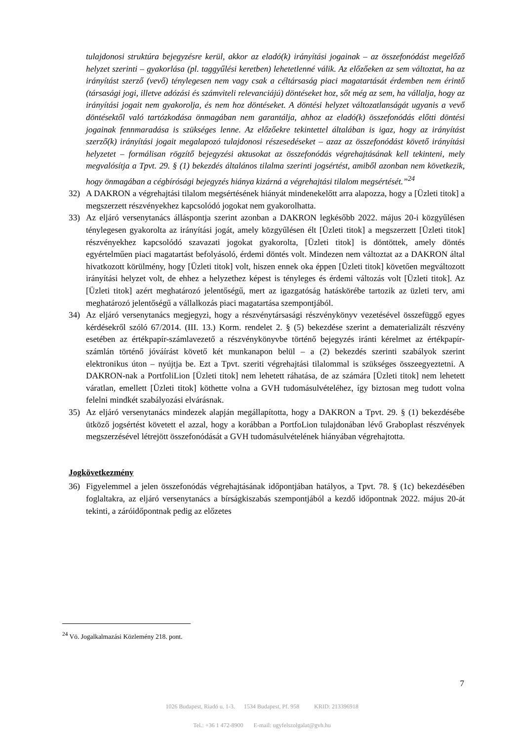tulajdonosi struktúra bejegyzésre kerül, akkor az eladó(k) irányítási jogainak – az összefonódást megelőző helyzet szerinti – gyakorlása (pl. taggyűlési keretben) lehetetlenné válik. Az előzőeken az sem változtat, ha az irányítást szerző (vevő) ténylegesen nem vagy csak a céltársaság piaci magatartását érdemben nem érintő (társasági jogi, illetve adózási és számviteli relevanciájú) döntéseket hoz, sőt még az sem, ha vállalja, hogy az irányítási jogait nem gyakorolja, és nem hoz döntéseket. A döntési helyzet változatlanságát ugyanis a vevő döntésektől való tartózkodása önmagában nem garantálja, ahhoz az eladó(k) összefonódás előtti döntési jogainak fennmaradása is szükséges lenne. Az előzőekre tekintettel általában is igaz, hogy az irányítást szerző(k) irányítási jogait megalapozó tulajdonosi részesedéseket – azaz az összefonódást követő irányítási helyzetet – formálisan rögzítő bejegyzési aktusokat az összefonódás végrehajtásának kell tekinteni, mely megvalósítja a Tpvt. 29. § (1) bekezdés általános tilalma szerinti jogsértést, amiből azonban nem következik, hogy önmagában a cégbírósági bejegyzés hiánya kizárná a végrehajtási tilalom megsértését.”<sup>24</sup>
32) A DAKRON a végrehajtási tilalom megsértésének hiányát mindenekelőtt arra alapozza, hogy a [Üzleti titok] a megszerzett részvényekhez kapcsolódó jogokat nem gyakorolhatta.
33) Az eljáró versenytanács álláspontja szerint azonban a DAKRON legkésőbb 2022. május 20-i közgyűlésen ténylegesen gyakorolta az irányítási jogát, amely közgyűlésen élt [Üzleti titok] a megszerzett [Üzleti titok] részvényekhez kapcsolódó szavazati jogokat gyakorolta, [Üzleti titok] is döntöttek, amely döntés egyértelműen piaci magatartást befolyásoló, érdemi döntés volt. Mindezen nem változtat az a DAKRON által hivatkozott körülmény, hogy [Üzleti titok] volt, hiszen ennek oka éppen [Üzleti titok] követően megváltozott irányítási helyzet volt, de ehhez a helyzethez képest is tényleges és érdemi változás volt [Üzleti titok]. Az [Üzleti titok] azért meghatározó jelentőségű, mert az igazgatóság hatáskörébe tartozik az üzleti terv, ami meghatározó jelentőségű a vállalkozás piaci magatartása szempontjából.
34) Az eljáró versenytanács megjegyzi, hogy a részvénytársasági részvénykönyv vezetésével összefüggő egyes kérdésekről szóló 67/2014. (III. 13.) Korm. rendelet 2. § (5) bekezdése szerint a dematerializált részvény esetében az értékpapír-számlavezető a részvénykönyvbe történő bejegyzés iránti kérelmet az értékpapír-számlán történő jóváírást követő két munkanapon belül – a (2) bekezdés szerinti szabályok szerint elektronikus úton – nyújtja be. Ezt a Tpvt. szeriti végrehajtási tilalommal is szükséges összeegyeztetni. A DAKRON-nak a PortfoliLion [Üzleti titok] nem lehetett ráhatása, de az számára [Üzleti titok] nem lehetett váratlan, emellett [Üzleti titok] köthette volna a GVH tudomásulvételéhez, így biztosan meg tudott volna felelni mindkét szabályozási elvárásnak.
35) Az eljáró versenytanács mindezek alapján megállapította, hogy a DAKRON a Tpvt. 29. § (1) bekezdésébe ütköző jogsértést követett el azzal, hogy a korábban a PortfoLion tulajdonában lévő Graboplast részvények megszerzésével létrejött összefonódását a GVH tudomásulvételének hiányában végrehajtotta.
Jogkövetkezmény
36) Figyelemmel a jelen összefonódás végrehajtásának időpontjában hatályos, a Tpvt. 78. § (1c) bekezdésében foglaltakra, az eljáró versenytanács a bírságkiszabás szempontjából a kezdő időpontnak 2022. május 20-át tekinti, a záróidőpontnak pedig az előzetes
<sup>24</sup> Vö. Jogalkalmazási Közlemény 218. pont.
7
1026 Budapest, Riadó u. 1-3. 1534 Budapest, Pf. 958 KRID: 213396918
Tel.: +36 1 472-8900 E-mail: ugyfelszolgalat@gvh.hu